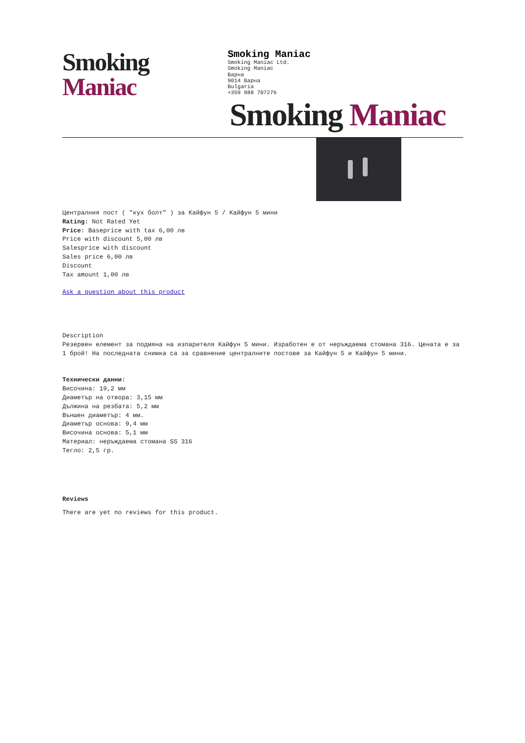Smoking Maniac
Smoking Maniac
Smoking Maniac Ltd.
Smoking Maniac
Варна
9014 Варна
Bulgaria
+359 888 707276
Smoking Maniac
Централния пост ( "кух болт" ) за Кайфун 5 / Кайфун 5 мини
Rating: Not Rated Yet
Price: Baseprice with tax 6,00 лв
Price with discount 5,00 лв
Salesprice with discount
Sales price 6,00 лв
Discount
Tax amount 1,00 лв
Ask a question about this product
Description
Резервен елемент за подмяна на изпарителя Кайфун 5 мини. Изработен е от неръждаема стомана 316. Цената е за 1 брой! На последната снимка са за сравнение централните постове за Кайфун 5 и Кайфун 5 мини.
Технически данни:
Височина: 19,2 мм
Диаметър на отвора: 3,15 мм
Дължина на резбата: 5,2 мм
Външен диаметър: 4 мм.
Диаметър основа: 9,4 мм
Височина основа: 5,1 мм
Материал: неръждаема стомана SS 316
Тегло: 2,5 гр.
Reviews
There are yet no reviews for this product.